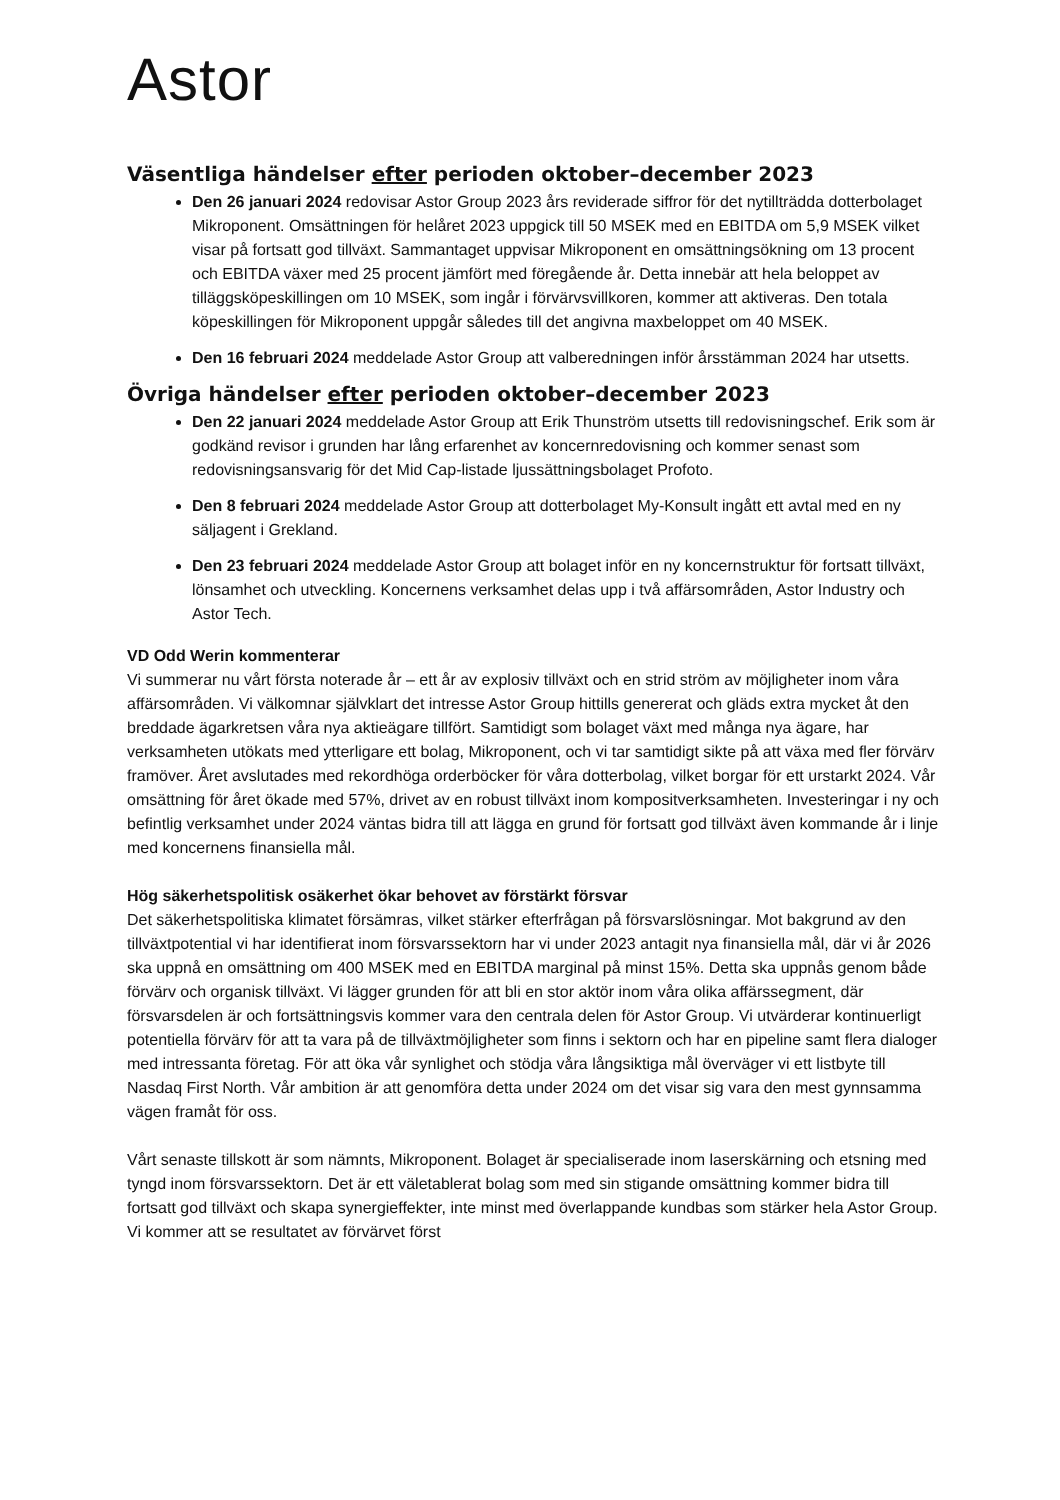Astor
Väsentliga händelser efter perioden oktober–december 2023
Den 26 januari 2024 redovisar Astor Group 2023 års reviderade siffror för det nytillträdda dotterbolaget Mikroponent. Omsättningen för helåret 2023 uppgick till 50 MSEK med en EBITDA om 5,9 MSEK vilket visar på fortsatt god tillväxt. Sammantaget uppvisar Mikroponent en omsättningsökning om 13 procent och EBITDA växer med 25 procent jämfört med föregående år. Detta innebär att hela beloppet av tilläggsköpeskillingen om 10 MSEK, som ingår i förvärvsvillkoren, kommer att aktiveras. Den totala köpeskillingen för Mikroponent uppgår således till det angivna maxbeloppet om 40 MSEK.
Den 16 februari 2024 meddelade Astor Group att valberedningen inför årsstämman 2024 har utsetts.
Övriga händelser efter perioden oktober–december 2023
Den 22 januari 2024 meddelade Astor Group att Erik Thunström utsetts till redovisningschef. Erik som är godkänd revisor i grunden har lång erfarenhet av koncernredovisning och kommer senast som redovisningsansvarig för det Mid Cap-listade ljussättningsbolaget Profoto.
Den 8 februari 2024 meddelade Astor Group att dotterbolaget My-Konsult ingått ett avtal med en ny säljagent i Grekland.
Den 23 februari 2024 meddelade Astor Group att bolaget inför en ny koncernstruktur för fortsatt tillväxt, lönsamhet och utveckling. Koncernens verksamhet delas upp i två affärsområden, Astor Industry och Astor Tech.
VD Odd Werin kommenterar
Vi summerar nu vårt första noterade år – ett år av explosiv tillväxt och en strid ström av möjligheter inom våra affärsområden. Vi välkomnar självklart det intresse Astor Group hittills genererat och gläds extra mycket åt den breddade ägarkretsen våra nya aktieägare tillfört. Samtidigt som bolaget växt med många nya ägare, har verksamheten utökats med ytterligare ett bolag, Mikroponent, och vi tar samtidigt sikte på att växa med fler förvärv framöver. Året avslutades med rekordhöga orderböcker för våra dotterbolag, vilket borgar för ett urstarkt 2024. Vår omsättning för året ökade med 57%, drivet av en robust tillväxt inom kompositverksamheten. Investeringar i ny och befintlig verksamhet under 2024 väntas bidra till att lägga en grund för fortsatt god tillväxt även kommande år i linje med koncernens finansiella mål.
Hög säkerhetspolitisk osäkerhet ökar behovet av förstärkt försvar
Det säkerhetspolitiska klimatet försämras, vilket stärker efterfrågan på försvarslösningar. Mot bakgrund av den tillväxtpotential vi har identifierat inom försvarssektorn har vi under 2023 antagit nya finansiella mål, där vi år 2026 ska uppnå en omsättning om 400 MSEK med en EBITDA marginal på minst 15%. Detta ska uppnås genom både förvärv och organisk tillväxt. Vi lägger grunden för att bli en stor aktör inom våra olika affärssegment, där försvarsdelen är och fortsättningsvis kommer vara den centrala delen för Astor Group. Vi utvärderar kontinuerligt potentiella förvärv för att ta vara på de tillväxtmöjligheter som finns i sektorn och har en pipeline samt flera dialoger med intressanta företag. För att öka vår synlighet och stödja våra långsiktiga mål överväger vi ett listbyte till Nasdaq First North. Vår ambition är att genomföra detta under 2024 om det visar sig vara den mest gynnsamma vägen framåt för oss.
Vårt senaste tillskott är som nämnts, Mikroponent. Bolaget är specialiserade inom laserskärning och etsning med tyngd inom försvarssektorn. Det är ett väletablerat bolag som med sin stigande omsättning kommer bidra till fortsatt god tillväxt och skapa synergieffekter, inte minst med överlappande kundbas som stärker hela Astor Group. Vi kommer att se resultatet av förvärvet först